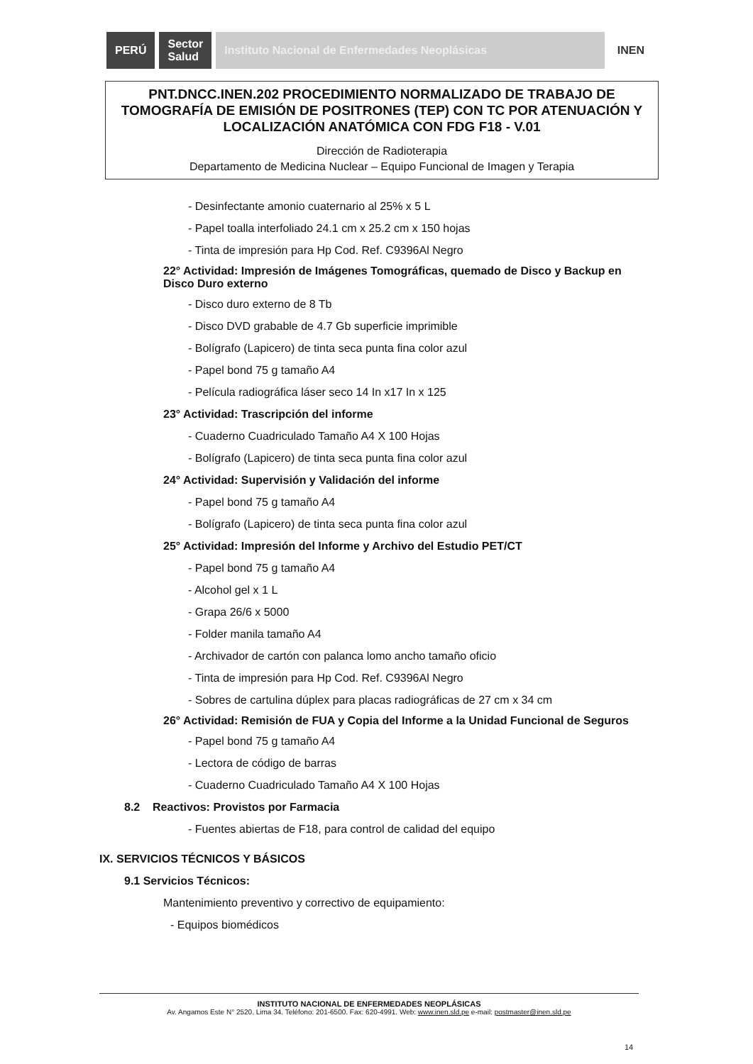PERÚ
Sector
Salud
Instituto Nacional de Enfermedades Neoplásicas
INEN
PNT.DNCC.INEN.202 PROCEDIMIENTO NORMALIZADO DE TRABAJO DE TOMOGRAFÍA DE EMISIÓN DE POSITRONES (TEP) CON TC POR ATENUACIÓN Y LOCALIZACIÓN ANATÓMICA CON FDG F18 - V.01
Dirección de Radioterapia
Departamento de Medicina Nuclear – Equipo Funcional de Imagen y Terapia
- Desinfectante amonio cuaternario al 25% x 5 L
- Papel toalla interfoliado 24.1 cm x 25.2 cm x 150 hojas
- Tinta de impresión para Hp Cod. Ref. C9396Al Negro
22° Actividad: Impresión de Imágenes Tomográficas, quemado de Disco y Backup en Disco Duro externo
- Disco duro externo de 8 Tb
- Disco DVD grabable de 4.7 Gb superficie imprimible
- Bolígrafo (Lapicero) de tinta seca punta fina color azul
- Papel bond 75 g tamaño A4
- Película radiográfica láser seco 14 In x17 In x 125
23° Actividad: Trascripción del informe
- Cuaderno Cuadriculado Tamaño A4 X 100 Hojas
- Bolígrafo (Lapicero) de tinta seca punta fina color azul
24° Actividad: Supervisión y Validación del informe
- Papel bond 75 g tamaño A4
- Bolígrafo (Lapicero) de tinta seca punta fina color azul
25° Actividad: Impresión del Informe y Archivo del Estudio PET/CT
- Papel bond 75 g tamaño A4
- Alcohol gel x 1 L
- Grapa 26/6 x 5000
- Folder manila tamaño A4
- Archivador de cartón con palanca lomo ancho tamaño oficio
- Tinta de impresión para Hp Cod. Ref. C9396Al Negro
- Sobres de cartulina dúplex para placas radiográficas de 27 cm x 34 cm
26° Actividad: Remisión de FUA y Copia del Informe a la Unidad Funcional de Seguros
- Papel bond 75 g tamaño A4
- Lectora de código de barras
- Cuaderno Cuadriculado Tamaño A4 X 100 Hojas
8.2 Reactivos: Provistos por Farmacia
- Fuentes abiertas de F18, para control de calidad del equipo
IX. SERVICIOS TÉCNICOS Y BÁSICOS
9.1 Servicios Técnicos:
Mantenimiento preventivo y correctivo de equipamiento:
- Equipos biomédicos
INSTITUTO NACIONAL DE ENFERMEDADES NEOPLÁSICAS
Av. Angamos Este N° 2520. Lima 34. Teléfono: 201-6500. Fax: 620-4991. Web: www.inen.sld.pe e-mail: postmaster@inen.sld.pe
14